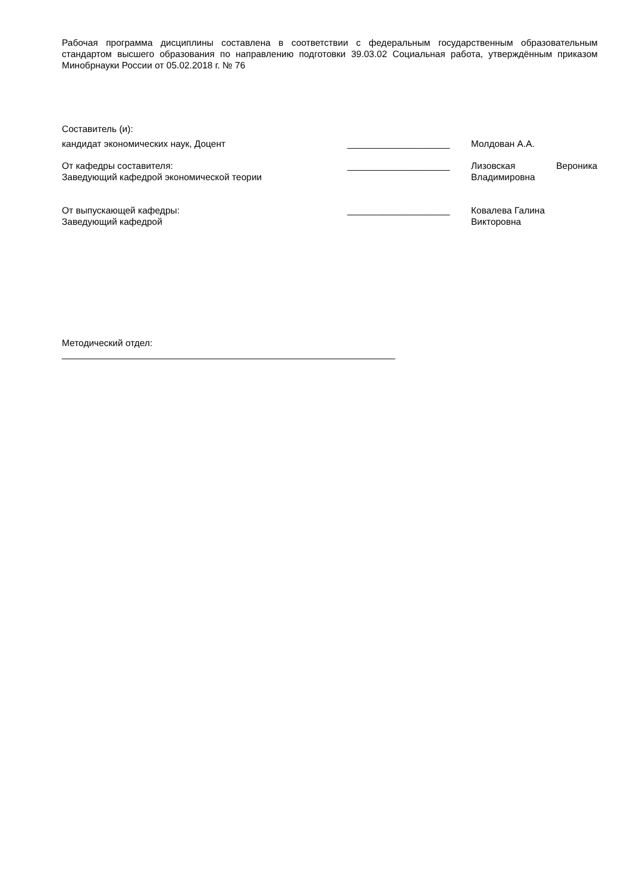Рабочая программа дисциплины составлена в соответствии с федеральным государственным образовательным стандартом высшего образования по направлению подготовки 39.03.02 Социальная работа, утверждённым приказом Минобрнауки России от 05.02.2018 г. № 76
Составитель (и):
кандидат экономических наук, Доцент ____________________ Молдован А.А.
От кафедры составителя:
Заведующий кафедрой экономической теории
____________________ Лизовская Вероника
Владимировна
От выпускающей кафедры:
Заведующий кафедрой
____________________ Ковалева Галина
Викторовна
Методический отдел:
_________________________________________________________________